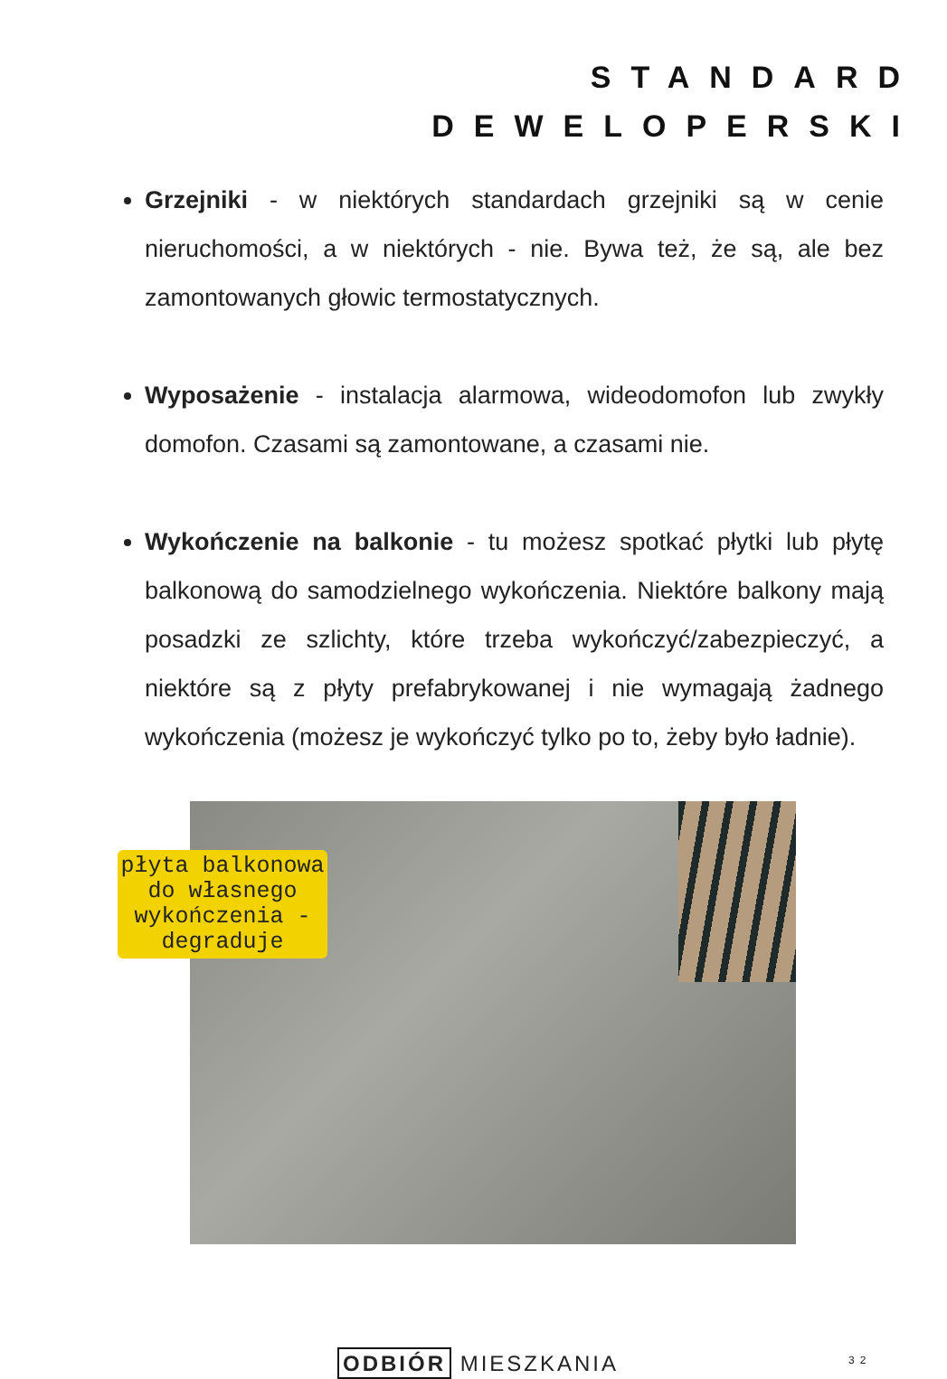STANDARD
DEWELOPERSKI
Grzejniki - w niektórych standardach grzejniki są w cenie nieruchomości, a w niektórych - nie. Bywa też, że są, ale bez zamontowanych głowic termostatycznych.
Wyposażenie - instalacja alarmowa, wideodomofon lub zwykły domofon. Czasami są zamontowane, a czasami nie.
Wykończenie na balkonie - tu możesz spotkać płytki lub płytę balkonową do samodzielnego wykończenia. Niektóre balkony mają posadzki ze szlichty, które trzeba wykończyć/zabezpieczyć, a niektóre są z płyty prefabrykowanej i nie wymagają żadnego wykończenia (możesz je wykończyć tylko po to, żeby było ładnie).
płyta balkonowa do własnego wykończenia - degraduje
ODBIÓR MIESZKANIA 32